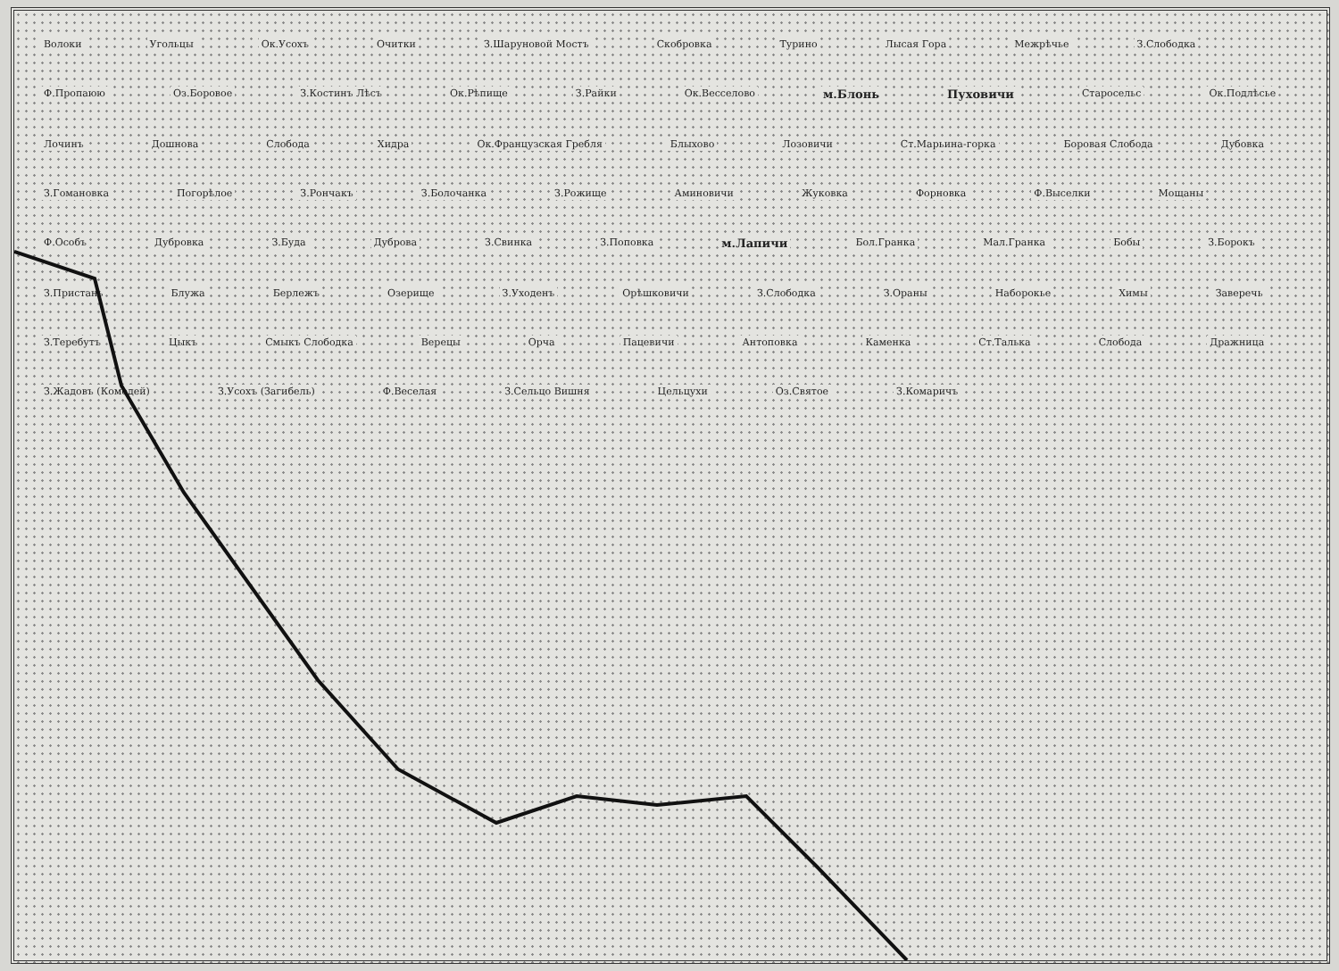Волоки Угольцы Ок.Усохъ Очитки З.Шаруновой Мостъ Скобровка Турино Лысая Гора Межрѣчье З.Слободка Ф.Пропаюю Оз.Боровое З.Костинъ Лѣсъ Ок.Рѣпище З.Райки Ок.Весселово м.Блонь Пуховичи Старосельс Ок.Подлѣсье Лочинъ Дошнова Слобода Хидра Ок.Французская Гребля Блыхово Лозовичи Ст.Марьина-горка Боровая Слобода Дубовка З.Гомановка Погорѣлое З.Рончакъ З.Болочанка З.Рожище Аминовичи Жуковка Форновка Ф.Выселки Мощаны Ф.Особъ Дубровка З.Буда Дуброва З.Свинка З.Поповка м.Лапичи Бол.Гранка Мал.Гранка Бобы З.Борокъ З.Пристань Блужа Берлежъ Озерище З.Уходенъ Орѣшковичи З.Слободка З.Ораны Наборокье Химы Заверечь З.Теребутъ Цыкъ Смыкъ Слободка Верецы Орча Пацевичи Антоповка Каменка Ст.Талька Слобода Дражница З.Жадовъ (Комодей) З.Усохъ (Загибель) Ф.Веселая З.Сельцо Вишня Цельцухи Оз.Святое З.Комаричъ